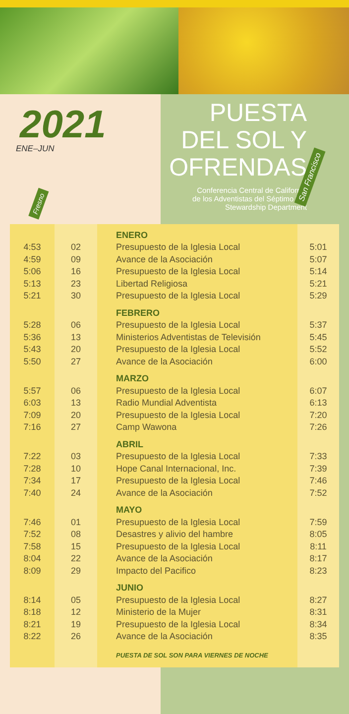2021
ENE–JUN
PUESTA
DEL SOL Y
OFRENDAS
Conferencia Central de California
de los Adventistas del Séptimo Dia
Stewardship Department
Fresno
San Francisco
| | | ENERO | |
| 4:53 | 02 | Presupuesto de la Iglesia Local | 5:01 |
| 4:59 | 09 | Avance de la Asociación | 5:07 |
| 5:06 | 16 | Presupuesto de la Iglesia Local | 5:14 |
| 5:13 | 23 | Libertad Religiosa | 5:21 |
| 5:21 | 30 | Presupuesto de la Iglesia Local | 5:29 |
| | | FEBRERO | |
| 5:28 | 06 | Presupuesto de la Iglesia Local | 5:37 |
| 5:36 | 13 | Ministerios Adventistas de Televisión | 5:45 |
| 5:43 | 20 | Presupuesto de la Iglesia Local | 5:52 |
| 5:50 | 27 | Avance de la Asociación | 6:00 |
| | | MARZO | |
| 5:57 | 06 | Presupuesto de la Iglesia Local | 6:07 |
| 6:03 | 13 | Radio Mundial Adventista | 6:13 |
| 7:09 | 20 | Presupuesto de la Iglesia Local | 7:20 |
| 7:16 | 27 | Camp Wawona | 7:26 |
| | | ABRIL | |
| 7:22 | 03 | Presupuesto de la Iglesia Local | 7:33 |
| 7:28 | 10 | Hope Canal Internacional, Inc. | 7:39 |
| 7:34 | 17 | Presupuesto de la Iglesia Local | 7:46 |
| 7:40 | 24 | Avance de la Asociación | 7:52 |
| | | MAYO | |
| 7:46 | 01 | Presupuesto de la Iglesia Local | 7:59 |
| 7:52 | 08 | Desastres y alivio del hambre | 8:05 |
| 7:58 | 15 | Presupuesto de la Iglesia Local | 8:11 |
| 8:04 | 22 | Avance de la Asociación | 8:17 |
| 8:09 | 29 | Impacto del Pacifico | 8:23 |
| | | JUNIO | |
| 8:14 | 05 | Presupuesto de la Iglesia Local | 8:27 |
| 8:18 | 12 | Ministerio de la Mujer | 8:31 |
| 8:21 | 19 | Presupuesto de la Iglesia Local | 8:34 |
| 8:22 | 26 | Avance de la Asociación | 8:35 |
| | | PUESTA DE SOL SON PARA VIERNES DE NOCHE | |